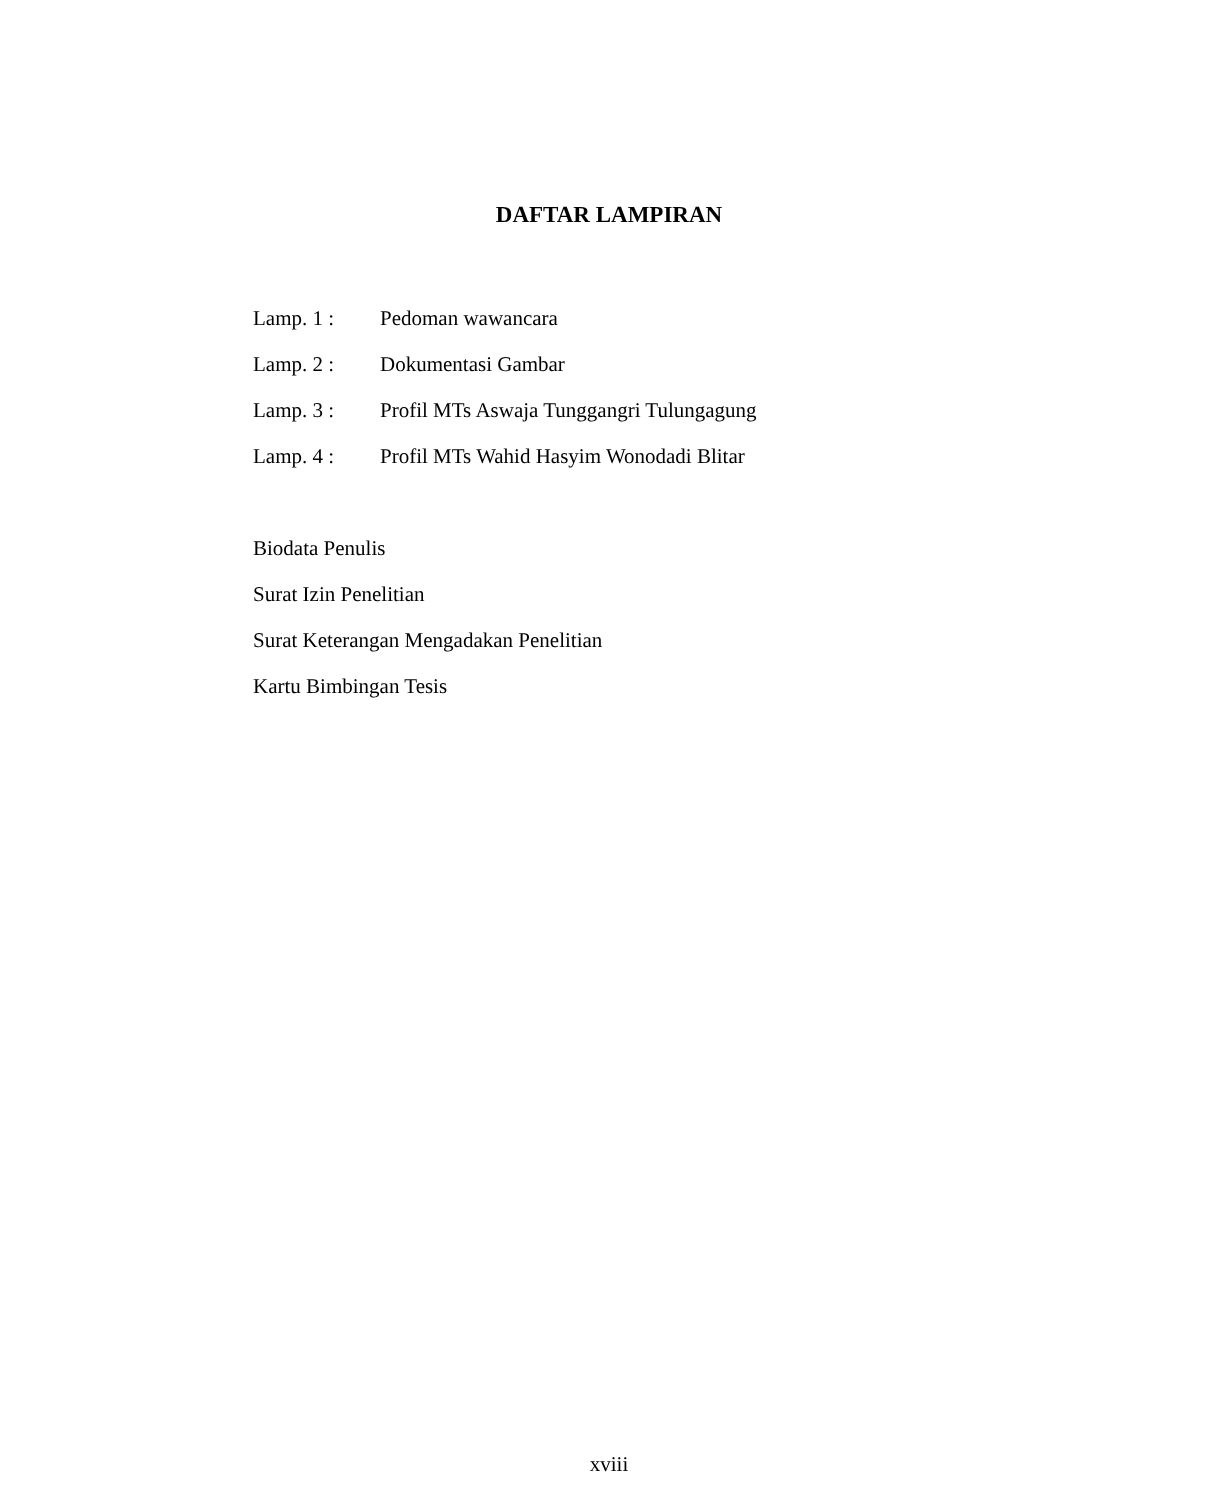DAFTAR LAMPIRAN
Lamp. 1 : Pedoman wawancara
Lamp. 2 : Dokumentasi Gambar
Lamp. 3 : Profil MTs Aswaja Tunggangri Tulungagung
Lamp. 4 : Profil MTs Wahid Hasyim Wonodadi Blitar
Biodata Penulis
Surat Izin Penelitian
Surat Keterangan Mengadakan Penelitian
Kartu Bimbingan Tesis
xviii